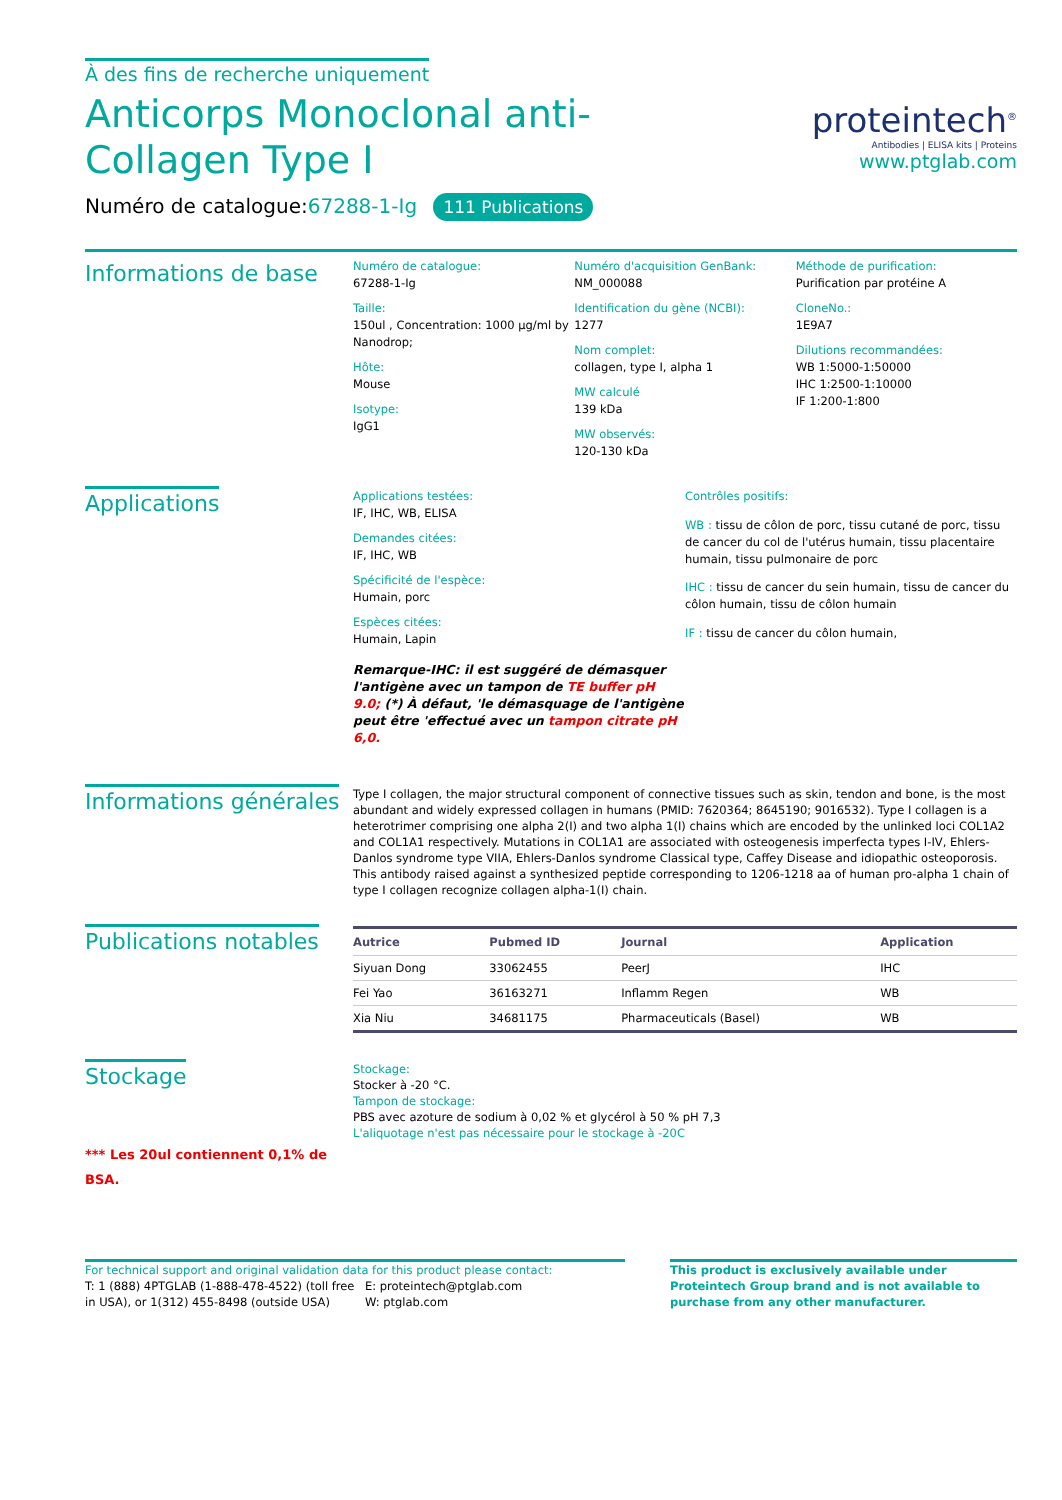À des fins de recherche uniquement
Anticorps Monoclonal anti-Collagen Type I
proteintech<sup>®</sup>
Antibodies | ELISA kits | Proteins
www.ptglab.com
Numéro de catalogue:67288-1-Ig 111 Publications
Informations de base
Numéro de catalogue:
67288-1-Ig
Taille:
150ul , Concentration: 1000 μg/ml by Nanodrop;
Hôte:
Mouse
Isotype:
IgG1
Numéro d'acquisition GenBank:
NM_000088
Identification du gène (NCBI):
1277
Nom complet:
collagen, type I, alpha 1
MW calculé
139 kDa
MW observés:
120-130 kDa
Méthode de purification:
Purification par protéine A
CloneNo.:
1E9A7
Dilutions recommandées:
WB 1:5000-1:50000
IHC 1:2500-1:10000
IF 1:200-1:800
Applications
Applications testées:
IF, IHC, WB, ELISA
Demandes citées:
IF, IHC, WB
Spécificité de l'espèce:
Humain, porc
Espèces citées:
Humain, Lapin
Remarque-IHC: il est suggéré de démasquer l'antigène avec un tampon de TE buffer pH 9.0; (*) À défaut, 'le démasquage de l'antigène peut être 'effectué avec un tampon citrate pH 6,0.
Contrôles positifs:
WB : tissu de côlon de porc, tissu cutané de porc, tissu de cancer du col de l'utérus humain, tissu placentaire humain, tissu pulmonaire de porc
IHC : tissu de cancer du sein humain, tissu de cancer du côlon humain, tissu de côlon humain
IF : tissu de cancer du côlon humain,
Informations générales
Type I collagen, the major structural component of connective tissues such as skin, tendon and bone, is the most abundant and widely expressed collagen in humans (PMID: 7620364; 8645190; 9016532). Type I collagen is a heterotrimer comprising one alpha 2(I) and two alpha 1(I) chains which are encoded by the unlinked loci COL1A2 and COL1A1 respectively. Mutations in COL1A1 are associated with osteogenesis imperfecta types I-IV, Ehlers-Danlos syndrome type VIIA, Ehlers-Danlos syndrome Classical type, Caffey Disease and idiopathic osteoporosis. This antibody raised against a synthesized peptide corresponding to 1206-1218 aa of human pro-alpha 1 chain of type I collagen recognize collagen alpha-1(I) chain.
Publications notables
| Autrice | Pubmed ID | Journal | Application |
| --- | --- | --- | --- |
| Siyuan Dong | 33062455 | PeerJ | IHC |
| Fei Yao | 36163271 | Inflamm Regen | WB |
| Xia Niu | 34681175 | Pharmaceuticals (Basel) | WB |
Stockage
*** Les 20ul contiennent 0,1% de BSA.
Stockage:
Stocker à -20 °C.
Tampon de stockage:
PBS avec azoture de sodium à 0,02 % et glycérol à 50 % pH 7,3
L'aliquotage n'est pas nécessaire pour le stockage à -20C
For technical support and original validation data for this product please contact:
T: 1 (888) 4PTGLAB (1-888-478-4522) (toll free in USA), or 1(312) 455-8498 (outside USA)
E: proteintech@ptglab.com
W: ptglab.com
This product is exclusively available under Proteintech Group brand and is not available to purchase from any other manufacturer.